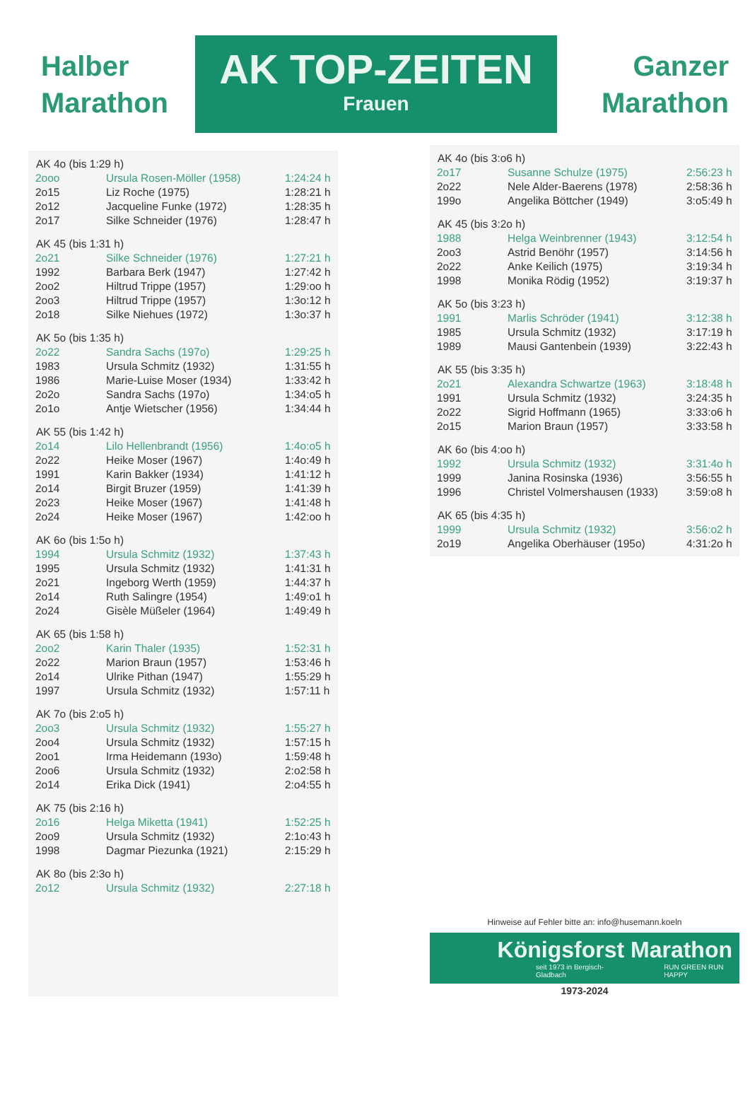Halber Marathon
AK TOP-ZEITEN
Frauen
Ganzer Marathon
| AK 4o (bis 1:29 h) | | |
| --- | --- | --- |
| 2ooo | Ursula Rosen-Möller (1958) | 1:24:24 h |
| 2o15 | Liz Roche (1975) | 1:28:21 h |
| 2o12 | Jacqueline Funke (1972) | 1:28:35 h |
| 2o17 | Silke Schneider (1976) | 1:28:47 h |
| AK 45 (bis 1:31 h) | | |
| 2o21 | Silke Schneider (1976) | 1:27:21 h |
| 1992 | Barbara Berk (1947) | 1:27:42 h |
| 2oo2 | Hiltrud Trippe (1957) | 1:29:oo h |
| 2oo3 | Hiltrud Trippe (1957) | 1:3o:12 h |
| 2o18 | Silke Niehues (1972) | 1:3o:37 h |
| AK 5o (bis 1:35 h) | | |
| 2o22 | Sandra Sachs (197o) | 1:29:25 h |
| 1983 | Ursula Schmitz (1932) | 1:31:55 h |
| 1986 | Marie-Luise Moser (1934) | 1:33:42 h |
| 2o2o | Sandra Sachs (197o) | 1:34:o5 h |
| 2o1o | Antje Wietscher (1956) | 1:34:44 h |
| AK 55 (bis 1:42 h) | | |
| 2o14 | Lilo Hellenbrandt (1956) | 1:4o:o5 h |
| 2o22 | Heike Moser (1967) | 1:4o:49 h |
| 1991 | Karin Bakker (1934) | 1:41:12 h |
| 2o14 | Birgit Bruzer (1959) | 1:41:39 h |
| 2o23 | Heike Moser (1967) | 1:41:48 h |
| 2o24 | Heike Moser (1967) | 1:42:oo h |
| AK 6o (bis 1:5o h) | | |
| 1994 | Ursula Schmitz (1932) | 1:37:43 h |
| 1995 | Ursula Schmitz (1932) | 1:41:31 h |
| 2o21 | Ingeborg Werth (1959) | 1:44:37 h |
| 2o14 | Ruth Salingre (1954) | 1:49:o1 h |
| 2o24 | Gisèle Müßeler (1964) | 1:49:49 h |
| AK 65 (bis 1:58 h) | | |
| 2oo2 | Karin Thaler (1935) | 1:52:31 h |
| 2o22 | Marion Braun (1957) | 1:53:46 h |
| 2o14 | Ulrike Pithan (1947) | 1:55:29 h |
| 1997 | Ursula Schmitz (1932) | 1:57:11 h |
| AK 7o (bis 2:o5 h) | | |
| 2oo3 | Ursula Schmitz (1932) | 1:55:27 h |
| 2oo4 | Ursula Schmitz (1932) | 1:57:15 h |
| 2oo1 | Irma Heidemann (193o) | 1:59:48 h |
| 2oo6 | Ursula Schmitz (1932) | 2:o2:58 h |
| 2o14 | Erika Dick (1941) | 2:o4:55 h |
| AK 75 (bis 2:16 h) | | |
| 2o16 | Helga Miketta (1941) | 1:52:25 h |
| 2oo9 | Ursula Schmitz (1932) | 2:1o:43 h |
| 1998 | Dagmar Piezunka (1921) | 2:15:29 h |
| AK 8o (bis 2:3o h) | | |
| 2o12 | Ursula Schmitz (1932) | 2:27:18 h |
| AK 4o (bis 3:o6 h) | | |
| --- | --- | --- |
| 2o17 | Susanne Schulze (1975) | 2:56:23 h |
| 2o22 | Nele Alder-Baerens (1978) | 2:58:36 h |
| 199o | Angelika Böttcher (1949) | 3:o5:49 h |
| AK 45 (bis 3:2o h) | | |
| 1988 | Helga Weinbrenner (1943) | 3:12:54 h |
| 2oo3 | Astrid Benöhr (1957) | 3:14:56 h |
| 2o22 | Anke Keilich (1975) | 3:19:34 h |
| 1998 | Monika Rödig (1952) | 3:19:37 h |
| AK 5o (bis 3:23 h) | | |
| 1991 | Marlis Schröder (1941) | 3:12:38 h |
| 1985 | Ursula Schmitz (1932) | 3:17:19 h |
| 1989 | Mausi Gantenbein (1939) | 3:22:43 h |
| AK 55 (bis 3:35 h) | | |
| 2o21 | Alexandra Schwartze (1963) | 3:18:48 h |
| 1991 | Ursula Schmitz (1932) | 3:24:35 h |
| 2o22 | Sigrid Hoffmann (1965) | 3:33:o6 h |
| 2o15 | Marion Braun (1957) | 3:33:58 h |
| AK 6o (bis 4:oo h) | | |
| 1992 | Ursula Schmitz (1932) | 3:31:4o h |
| 1999 | Janina Rosinska (1936) | 3:56:55 h |
| 1996 | Christel Volmershausen (1933) | 3:59:o8 h |
| AK 65 (bis 4:35 h) | | |
| 1999 | Ursula Schmitz (1932) | 3:56:o2 h |
| 2o19 | Angelika Oberhäuser (195o) | 4:31:2o h |
Hinweise auf Fehler bitte an: info@husemann.koeln
Königsforst Marathon
seit 1973 in Bergisch-Gladbach RUN GREEN RUN HAPPY
1973-2024